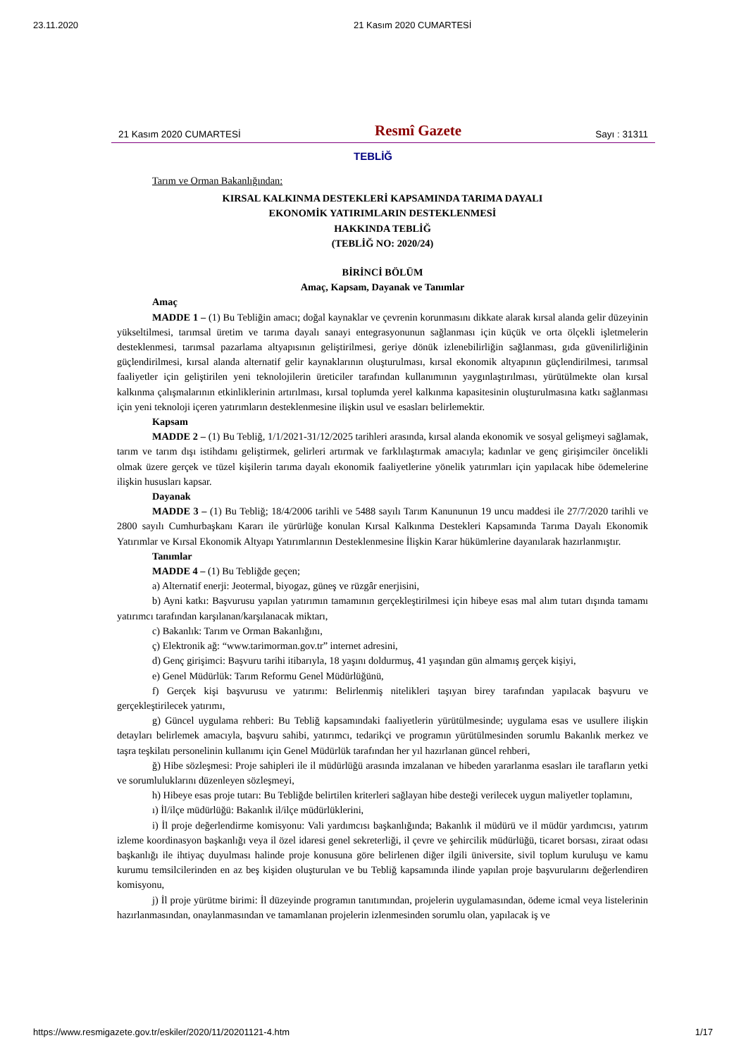23.11.2020 21 Kasım 2020 CUMARTESİ
21 Kasım 2020 CUMARTESİ Resmî Gazete Sayı : 31311
TEBLİĞ
Tarım ve Orman Bakanlığından:
KIRSAL KALKINMA DESTEKLERİ KAPSAMINDA TARIMA DAYALI
EKONOMİK YATIRIMLARIN DESTEKLENMESİ
HAKKINDA TEBLİĞ
(TEBLİĞ NO: 2020/24)
BİRİNCİ BÖLÜM
Amaç, Kapsam, Dayanak ve Tanımlar
Amaç
MADDE 1 – (1) Bu Tebliğin amacı; doğal kaynaklar ve çevrenin korunmasını dikkate alarak kırsal alanda gelir düzeyinin yükseltilmesi, tarımsal üretim ve tarıma dayalı sanayi entegrasyonunun sağlanması için küçük ve orta ölçekli işletmelerin desteklenmesi, tarımsal pazarlama altyapısının geliştirilmesi, geriye dönük izlenebilirliğin sağlanması, gıda güvenilirliğinin güçlendirilmesi, kırsal alanda alternatif gelir kaynaklarının oluşturulması, kırsal ekonomik altyapının güçlendirilmesi, tarımsal faaliyetler için geliştirilen yeni teknolojilerin üreticiler tarafından kullanımının yaygınlaştırılması, yürütülmekte olan kırsal kalkınma çalışmalarının etkinliklerinin artırılması, kırsal toplumda yerel kalkınma kapasitesinin oluşturulmasına katkı sağlanması için yeni teknoloji içeren yatırımların desteklenmesine ilişkin usul ve esasları belirlemektir.
Kapsam
MADDE 2 – (1) Bu Tebliğ, 1/1/2021-31/12/2025 tarihleri arasında, kırsal alanda ekonomik ve sosyal gelişmeyi sağlamak, tarım ve tarım dışı istihdamı geliştirmek, gelirleri artırmak ve farklılaştırmak amacıyla; kadınlar ve genç girişimciler öncelikli olmak üzere gerçek ve tüzel kişilerin tarıma dayalı ekonomik faaliyetlerine yönelik yatırımları için yapılacak hibe ödemelerine ilişkin hususları kapsar.
Dayanak
MADDE 3 – (1) Bu Tebliğ; 18/4/2006 tarihli ve 5488 sayılı Tarım Kanununun 19 uncu maddesi ile 27/7/2020 tarihli ve 2800 sayılı Cumhurbaşkanı Kararı ile yürürlüğe konulan Kırsal Kalkınma Destekleri Kapsamında Tarıma Dayalı Ekonomik Yatırımlar ve Kırsal Ekonomik Altyapı Yatırımlarının Desteklenmesine İlişkin Karar hükümlerine dayanılarak hazırlanmıştır.
Tanımlar
MADDE 4 – (1) Bu Tebliğde geçen;
a) Alternatif enerji: Jeotermal, biyogaz, güneş ve rüzgâr enerjisini,
b) Ayni katkı: Başvurusu yapılan yatırımın tamamının gerçekleştirilmesi için hibeye esas mal alım tutarı dışında tamamı yatırımcı tarafından karşılanan/karşılanacak miktarı,
c) Bakanlık: Tarım ve Orman Bakanlığını,
ç) Elektronik ağ: “www.tarimorman.gov.tr” internet adresini,
d) Genç girişimci: Başvuru tarihi itibarıyla, 18 yaşını doldurmuş, 41 yaşından gün almamış gerçek kişiyi,
e) Genel Müdürlük: Tarım Reformu Genel Müdürlüğünü,
f) Gerçek kişi başvurusu ve yatırımı: Belirlenmiş nitelikleri taşıyan birey tarafından yapılacak başvuru ve gerçekleştirilecek yatırımı,
g) Güncel uygulama rehberi: Bu Tebliğ kapsamındaki faaliyetlerin yürütülmesinde; uygulama esas ve usullere ilişkin detayları belirlemek amacıyla, başvuru sahibi, yatırımcı, tedarikçi ve programın yürütülmesinden sorumlu Bakanlık merkez ve taşra teşkilatı personelinin kullanımı için Genel Müdürlük tarafından her yıl hazırlanan güncel rehberi,
ğ) Hibe sözleşmesi: Proje sahipleri ile il müdürlüğü arasında imzalanan ve hibeden yararlanma esasları ile tarafların yetki ve sorumluluklarını düzenleyen sözleşmeyi,
h) Hibeye esas proje tutarı: Bu Tebliğde belirtilen kriterleri sağlayan hibe desteği verilecek uygun maliyetler toplamını,
ı) İl/ilçe müdürlüğü: Bakanlık il/ilçe müdürlüklerini,
i) İl proje değerlendirme komisyonu: Vali yardımcısı başkanlığında; Bakanlık il müdürü ve il müdür yardımcısı, yatırım izleme koordinasyon başkanlığı veya il özel idaresi genel sekreterliği, il çevre ve şehircilik müdürlüğü, ticaret borsası, ziraat odası başkanlığı ile ihtiyaç duyulması halinde proje konusuna göre belirlenen diğer ilgili üniversite, sivil toplum kuruluşu ve kamu kurumu temsilcilerinden en az beş kişiden oluşturulan ve bu Tebliğ kapsamında ilinde yapılan proje başvurularını değerlendiren komisyonu,
j) İl proje yürütme birimi: İl düzeyinde programın tanıtımından, projelerin uygulamasından, ödeme icmal veya listelerinin hazırlanmasından, onaylanmasından ve tamamlanan projelerin izlenmesinden sorumlu olan, yapılacak iş ve
https://www.resmigazete.gov.tr/eskiler/2020/11/20201121-4.htm 1/17